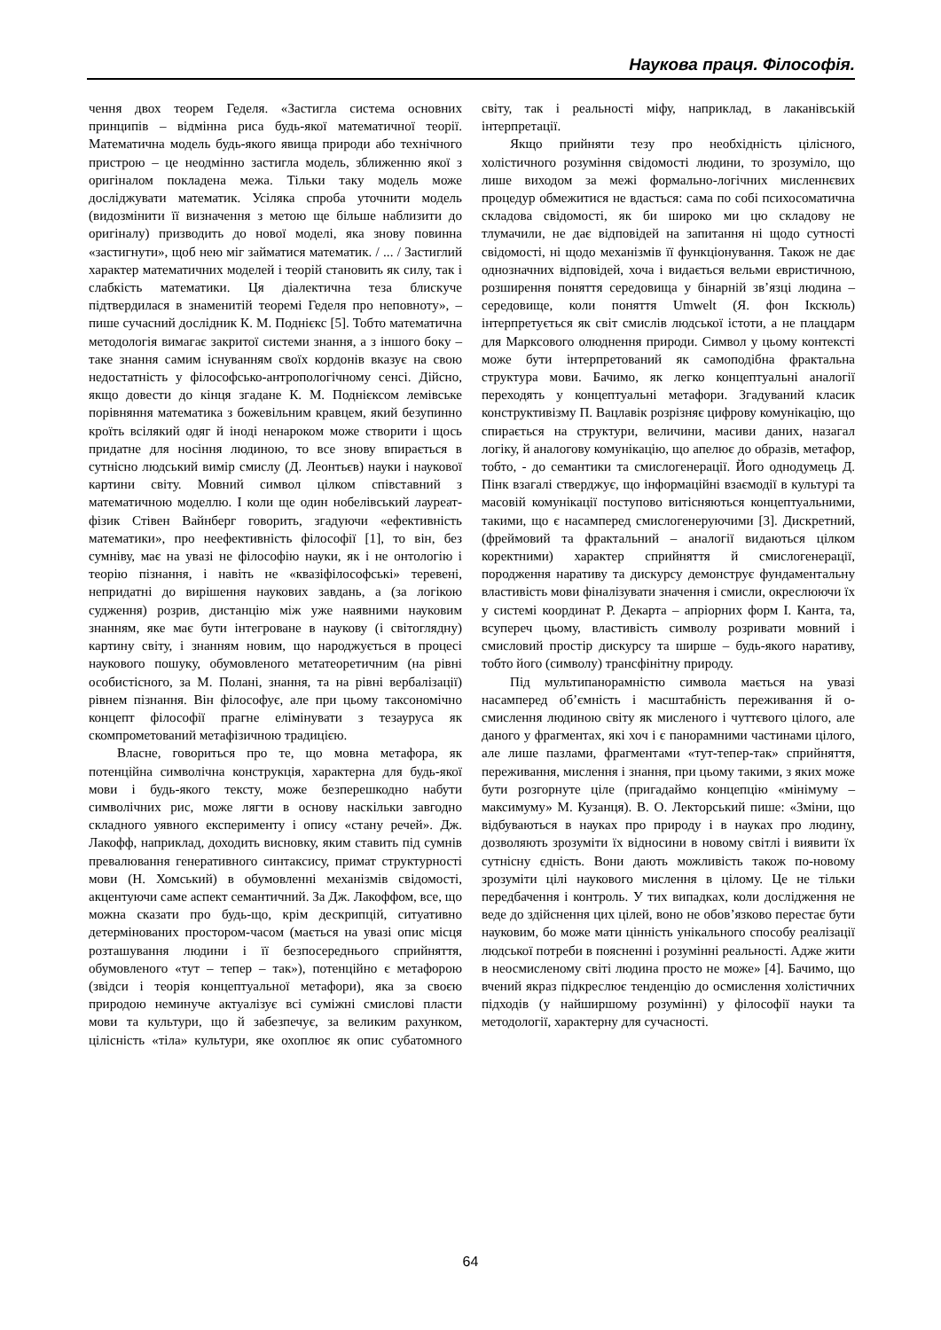Наукова праця. Філософія.
чення двох теорем Геделя. «Застигла система основних принципів – відмінна риса будь-якої математичної теорії. Математична модель будь-якого явища природи або технічного пристрою – це неодмінно застигла модель, зближенню якої з оригіналом покладена межа. Тільки таку модель може досліджувати математик. Усіляка спроба уточнити модель (видозмінити її визначення з метою ще більше наблизити до оригіналу) призводить до нової моделі, яка знову повинна «застигнути», щоб нею міг займатися математик. / ... / Застиглий характер математичних моделей і теорій становить як силу, так і слабкість математики. Ця діалектична теза блискуче підтвердилася в знаменитій теоремі Геделя про неповноту», – пише сучасний дослідник К. М. Поднієкс [5]. Тобто математична методологія вимагає закритої системи знання, а з іншого боку – таке знання самим існуванням своїх кордонів вказує на свою недостатність у філософсько-антропологічному сенсі. Дійсно, якщо довести до кінця згадане К. М. Поднієксом лемівське порівняння математика з божевільним кравцем, який безупинно кроїть всілякий одяг й іноді ненароком може створити і щось придатне для носіння людиною, то все знову впирається в сутнісно людський вимір смислу (Д. Леонтьєв) науки і наукової картини світу. Мовний символ цілком співставний з математичною моделлю. І коли ще один нобелівський лауреат-фізик Стівен Вайнберг говорить, згадуючи «ефективність математики», про неефективність філософії [1], то він, без сумніву, має на увазі не філософію науки, як і не онтологію і теорію пізнання, і навіть не «квазіфілософські» теревені, непридатні до вирішення наукових завдань, а (за логікою судження) розрив, дистанцію між уже наявними науковим знанням, яке має бути інтегроване в наукову (і світоглядну) картину світу, і знанням новим, що народжується в процесі наукового пошуку, обумовленого метатеоретичним (на рівні особистісного, за М. Полані, знання, та на рівні вербалізації) рівнем пізнання. Він філософує, але при цьому таксономічно концепт філософії прагне елімінувати з тезауруса як скомпрометований метафізичною традицією.
Власне, говориться про те, що мовна метафора, як потенційна символічна конструкція, характерна для будь-якої мови і будь-якого тексту, може безперешкодно набути символічних рис, може лягти в основу наскільки завгодно складного уявного експерименту і опису «стану речей». Дж. Лакофф, наприклад, доходить висновку, яким ставить під сумнів превалювання генеративного синтаксису, примат структурності мови (Н. Хомський) в обумовленні механізмів свідомості, акцентуючи саме аспект семантичний. За Дж. Лакоффом, все, що можна сказати про будь-що, крім дескрипцій, ситуативно детермінованих простором-часом (мається на увазі опис місця розташування людини і її безпосереднього сприйняття, обумовленого «тут – тепер – так»), потенційно є метафорою (звідси і теорія концептуальної метафори), яка за своєю природою неминуче актуалізує всі суміжні смислові пласти мови та культури, що й забезпечує, за великим рахунком, цілісність «тіла» культури, яке охоплює як опис субатомного світу, так і реальності міфу, наприклад, в лаканівській інтерпретації.
Якщо прийняти тезу про необхідність цілісного, холістичного розуміння свідомості людини, то зрозуміло, що лише виходом за межі формально-логічних мисленнєвих процедур обмежитися не вдасться: сама по собі психосоматична складова свідомості, як би широко ми цю складову не тлумачили, не дає відповідей на запитання ні щодо сутності свідомості, ні щодо механізмів її функціонування. Також не дає однозначних відповідей, хоча і видається вельми евристичною, розширення поняття середовища у бінарній зв’язці людина – середовище, коли поняття Umwelt (Я. фон Ікскюль) інтерпретується як світ смислів людської істоти, а не плацдарм для Марксового олюднення природи. Символ у цьому контексті може бути інтерпретований як самоподібна фрактальна структура мови. Бачимо, як легко концептуальні аналогії переходять у концептуальні метафори. Згадуваний класик конструктивізму П. Вацлавік розрізняє цифрову комунікацію, що спирається на структури, величини, масиви даних, назагал логіку, й аналогову комунікацію, що апелює до образів, метафор, тобто, - до семантики та смислогенерації. Його однодумець Д. Пінк взагалі стверджує, що інформаційні взаємодії в культурі та масовій комунікації поступово витісняються концептуальними, такими, що є насамперед смислогенеруючими [3]. Дискретний, (фреймовий та фрактальний – аналогії видаються цілком коректними) характер сприйняття й смислогенерації, породження наративу та дискурсу демонструє фундаментальну властивість мови фіналізувати значення і смисли, окреслюючи їх у системі координат Р. Декарта – апріорних форм І. Канта, та, всупереч цьому, властивість символу розривати мовний і смисловий простір дискурсу та ширше – будь-якого наративу, тобто його (символу) трансфінітну природу.
Під мультипанорамністю символа мається на увазі насамперед об’ємність і масштабність переживання й о-смислення людиною світу як мисленого і чуттєвого цілого, але даного у фрагментах, які хоч і є панорамними частинами цілого, але лише пазлами, фрагментами «тут-тепер-так» сприйняття, переживання, мислення і знання, при цьому такими, з яких може бути розгорнуте ціле (пригадаймо концепцію «мінімуму – максимуму» М. Кузанця). В. О. Лекторський пише: «Зміни, що відбуваються в науках про природу і в науках про людину, дозволяють зрозуміти їх відносини в новому світлі і виявити їх сутнісну єдність. Вони дають можливість також по-новому зрозуміти цілі наукового мислення в цілому. Це не тільки передбачення і контроль. У тих випадках, коли дослідження не веде до здійснення цих цілей, воно не обов’язково перестає бути науковим, бо може мати цінність унікального способу реалізації людської потреби в поясненні і розумінні реальності. Адже жити в неосмисленому світі людина просто не може» [4]. Бачимо, що вчений якраз підкреслює тенденцію до осмислення холістичних підходів (у найширшому розумінні) у філософії науки та методології, характерну для сучасності.
64